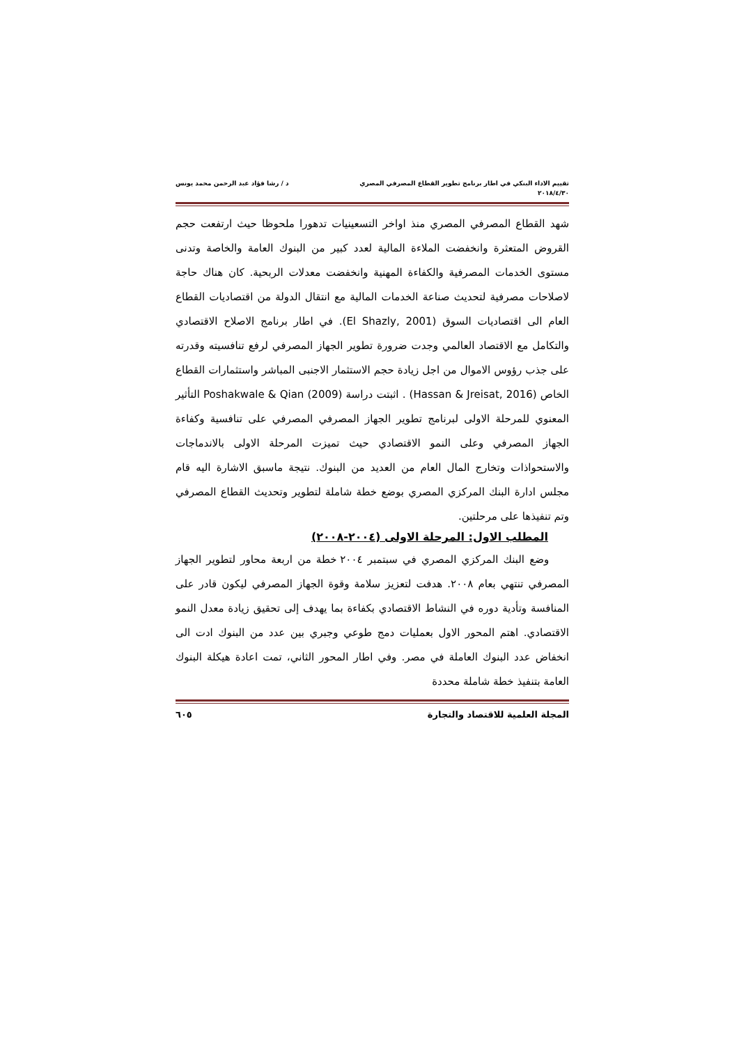تقييم الاداء البنكي في اطار برنامج تطوير القطاع المصرفي المصري د / رشا فؤاد عبد الرحمن محمد يونس
٢٠١٨/٤/٣٠
شهد القطاع المصرفي المصري منذ اواخر التسعينيات تدهورا ملحوظا حيث ارتفعت حجم القروض المتعثرة وانخفضت الملاءة المالية لعدد كبير من البنوك العامة والخاصة وتدنى مستوى الخدمات المصرفية والكفاءة المهنية وانخفضت معدلات الربحية. كان هناك حاجة لاصلاحات مصرفية لتحديث صناعة الخدمات المالية مع انتقال الدولة من اقتصاديات القطاع العام الى اقتصاديات السوق (El Shazly, 2001). في اطار برنامج الاصلاح الاقتصادي والتكامل مع الاقتصاد العالمي وجدت ضرورة تطوير الجهاز المصرفي لرفع تنافسيته وقدرته على جذب رؤوس الاموال من اجل زيادة حجم الاستثمار الاجنبى المباشر واستثمارات القطاع الخاص (Hassan & Jreisat, 2016) . اثبتت دراسة Poshakwale & Qian (2009) التأثير المعنوي للمرحلة الاولى لبرنامج تطوير الجهاز المصرفي المصرفي على تنافسية وكفاءة الجهاز المصرفي وعلى النمو الاقتصادي حيث تميزت المرحلة الاولى بالاندماجات والاستحواذات وتخارج المال العام من العديد من البنوك. نتيجة ماسبق الاشارة اليه قام مجلس ادارة البنك المركزي المصري بوضع خطة شاملة لتطوير وتحديث القطاع المصرفي وتم تنفيذها على مرحلتين.
المطلب الاول: المرحلة الاولى (٢٠٠٤-٢٠٠٨)
وضع البنك المركزي المصري في سبتمبر ٢٠٠٤ خطة من اربعة محاور لتطوير الجهاز المصرفي تنتهي بعام ٢٠٠٨. هدفت لتعزيز سلامة وقوة الجهاز المصرفي ليكون قادر على المنافسة وتأدية دوره في النشاط الاقتصادي بكفاءة بما يهدف إلى تحقيق زيادة معدل النمو الاقتصادي. اهتم المحور الاول بعمليات دمج طوعي وجبري بين عدد من البنوك ادت الى انخفاض عدد البنوك العاملة في مصر. وفي اطار المحور الثاني، تمت اعادة هيكلة البنوك العامة بتنفيذ خطة شاملة محددة
المجلة العلمية للاقتصاد والتجارة ٦٠٥